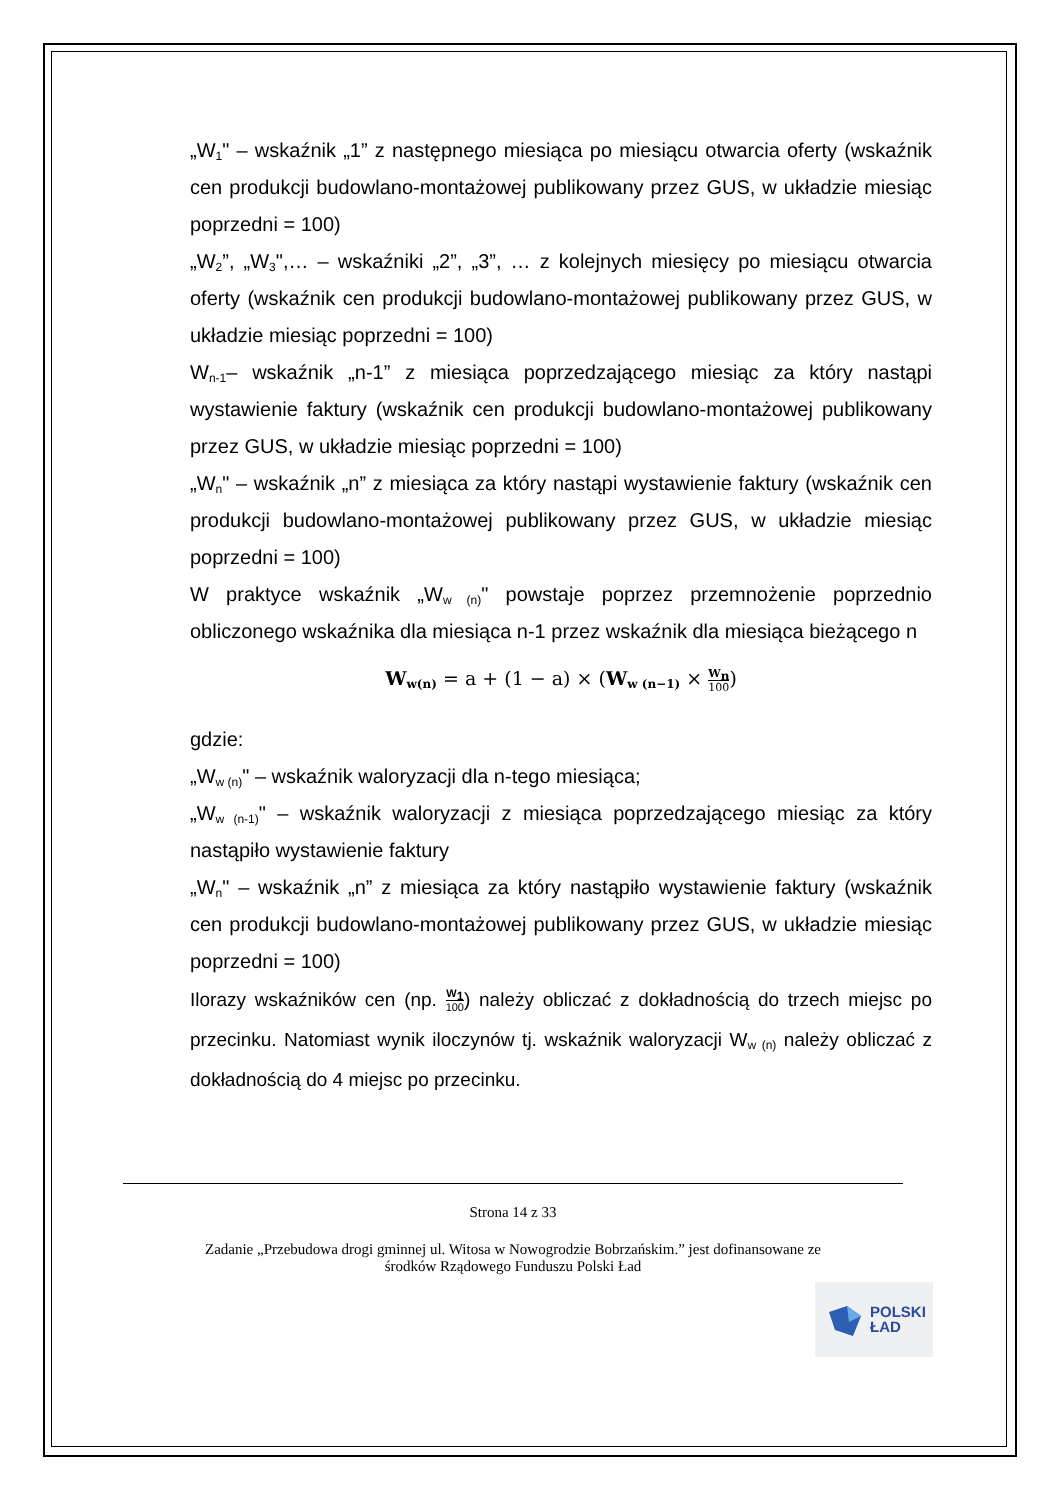„W<sub>1</sub>" – wskaźnik „1” z następnego miesiąca po miesiącu otwarcia oferty (wskaźnik cen produkcji budowlano-montażowej publikowany przez GUS, w układzie miesiąc poprzedni = 100)
„W<sub>2</sub>”, „W<sub>3</sub>",… – wskaźniki „2”, „3”, … z kolejnych miesięcy po miesiącu otwarcia oferty (wskaźnik cen produkcji budowlano-montażowej publikowany przez GUS, w układzie miesiąc poprzedni = 100)
W<sub>n-1</sub>– wskaźnik „n-1” z miesiąca poprzedzającego miesiąc za który nastąpi wystawienie faktury (wskaźnik cen produkcji budowlano-montażowej publikowany przez GUS, w układzie miesiąc poprzedni = 100)
„W<sub>n</sub>" – wskaźnik „n” z miesiąca za który nastąpi wystawienie faktury (wskaźnik cen produkcji budowlano-montażowej publikowany przez GUS, w układzie miesiąc poprzedni = 100)
W praktyce wskaźnik „W<sub>w (n)</sub>" powstaje poprzez przemnożenie poprzednio obliczonego wskaźnika dla miesiąca n-1 przez wskaźnik dla miesiąca bieżącego n
W<sub>w(n)</sub> = a + (1 − a) × (W<sub>w (n−1)</sub> × W<sub>n</sub> 100)
gdzie:
„W<sub>w (n)</sub>" – wskaźnik waloryzacji dla n-tego miesiąca;
„W<sub>w (n-1)</sub>" – wskaźnik waloryzacji z miesiąca poprzedzającego miesiąc za który nastąpiło wystawienie faktury
„W<sub>n</sub>" – wskaźnik „n” z miesiąca za który nastąpiło wystawienie faktury (wskaźnik cen produkcji budowlano-montażowej publikowany przez GUS, w układzie miesiąc poprzedni = 100)
Ilorazy wskaźników cen (np. W<sub>1</sub> 100) należy obliczać z dokładnością do trzech miejsc po przecinku. Natomiast wynik iloczynów tj. wskaźnik waloryzacji W<sub>w (n)</sub> należy obliczać z dokładnością do 4 miejsc po przecinku.
Strona 14 z 33
Zadanie „Przebudowa drogi gminnej ul. Witosa w Nowogrodzie Bobrzańskim.” jest dofinansowane ze
środków Rządowego Funduszu Polski Ład
POLSKI
ŁAD